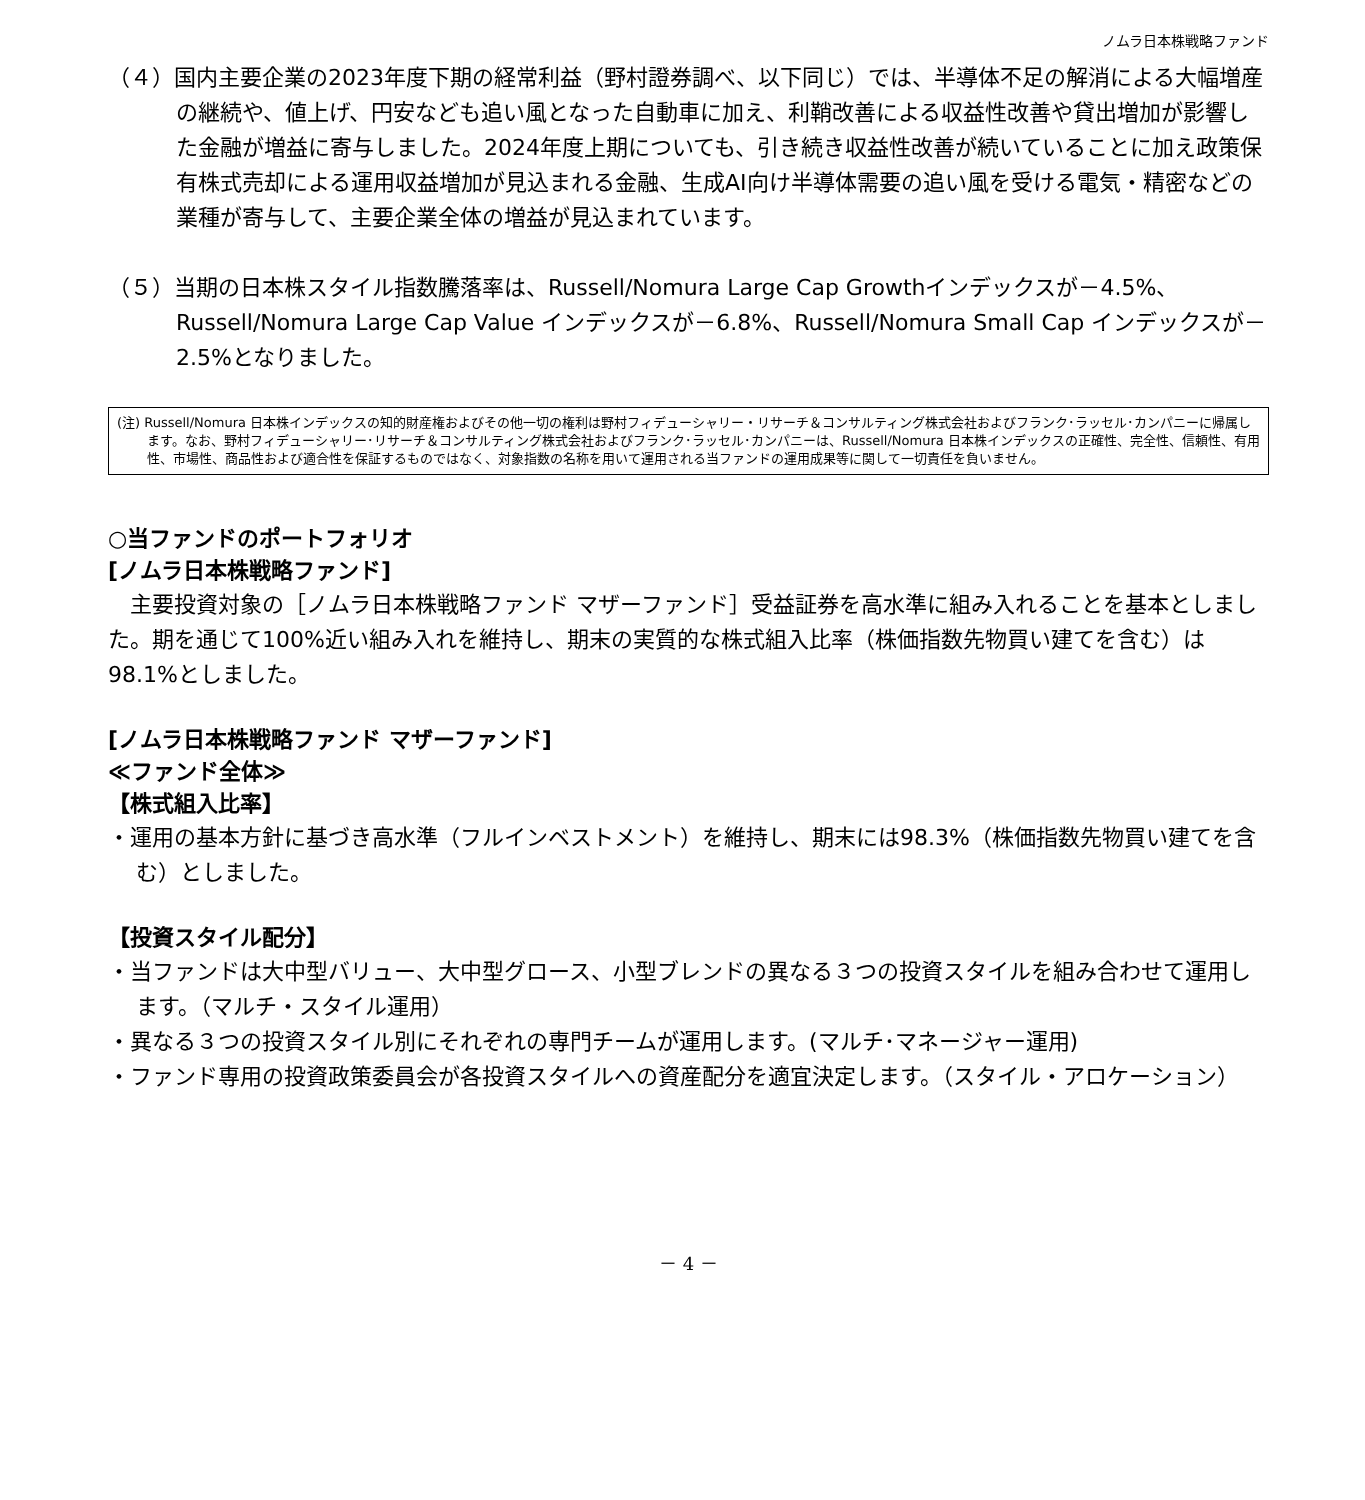ノムラ日本株戦略ファンド
（４）国内主要企業の2023年度下期の経常利益（野村證券調べ、以下同じ）では、半導体不足の解消による大幅増産の継続や、値上げ、円安なども追い風となった自動車に加え、利鞘改善による収益性改善や貸出増加が影響した金融が増益に寄与しました。2024年度上期についても、引き続き収益性改善が続いていることに加え政策保有株式売却による運用収益増加が見込まれる金融、生成AI向け半導体需要の追い風を受ける電気・精密などの業種が寄与して、主要企業全体の増益が見込まれています。
（５）当期の日本株スタイル指数騰落率は、Russell/Nomura Large Cap Growthインデックスが－4.5%、Russell/Nomura Large Cap Value インデックスが－6.8%、Russell/Nomura Small Cap インデックスが－2.5%となりました。
(注) Russell/Nomura 日本株インデックスの知的財産権およびその他一切の権利は野村フィデューシャリー・リサーチ＆コンサルティング株式会社およびフランク･ラッセル･カンパニーに帰属します。なお、野村フィデューシャリー･リサーチ＆コンサルティング株式会社およびフランク･ラッセル･カンパニーは、Russell/Nomura 日本株インデックスの正確性、完全性、信頼性、有用性、市場性、商品性および適合性を保証するものではなく、対象指数の名称を用いて運用される当ファンドの運用成果等に関して一切責任を負いません。
○当ファンドのポートフォリオ
[ノムラ日本株戦略ファンド]
　主要投資対象の［ノムラ日本株戦略ファンド マザーファンド］受益証券を高水準に組み入れることを基本としました。期を通じて100%近い組み入れを維持し、期末の実質的な株式組入比率（株価指数先物買い建てを含む）は98.1%としました。
[ノムラ日本株戦略ファンド マザーファンド]
≪ファンド全体≫
【株式組入比率】
・運用の基本方針に基づき高水準（フルインベストメント）を維持し、期末には98.3%（株価指数先物買い建てを含む）としました。
【投資スタイル配分】
・当ファンドは大中型バリュー、大中型グロース、小型ブレンドの異なる３つの投資スタイルを組み合わせて運用します。（マルチ・スタイル運用）
・異なる３つの投資スタイル別にそれぞれの専門チームが運用します。(マルチ･マネージャー運用)
・ファンド専用の投資政策委員会が各投資スタイルへの資産配分を適宜決定します。（スタイル・アロケーション）
－ 4 －